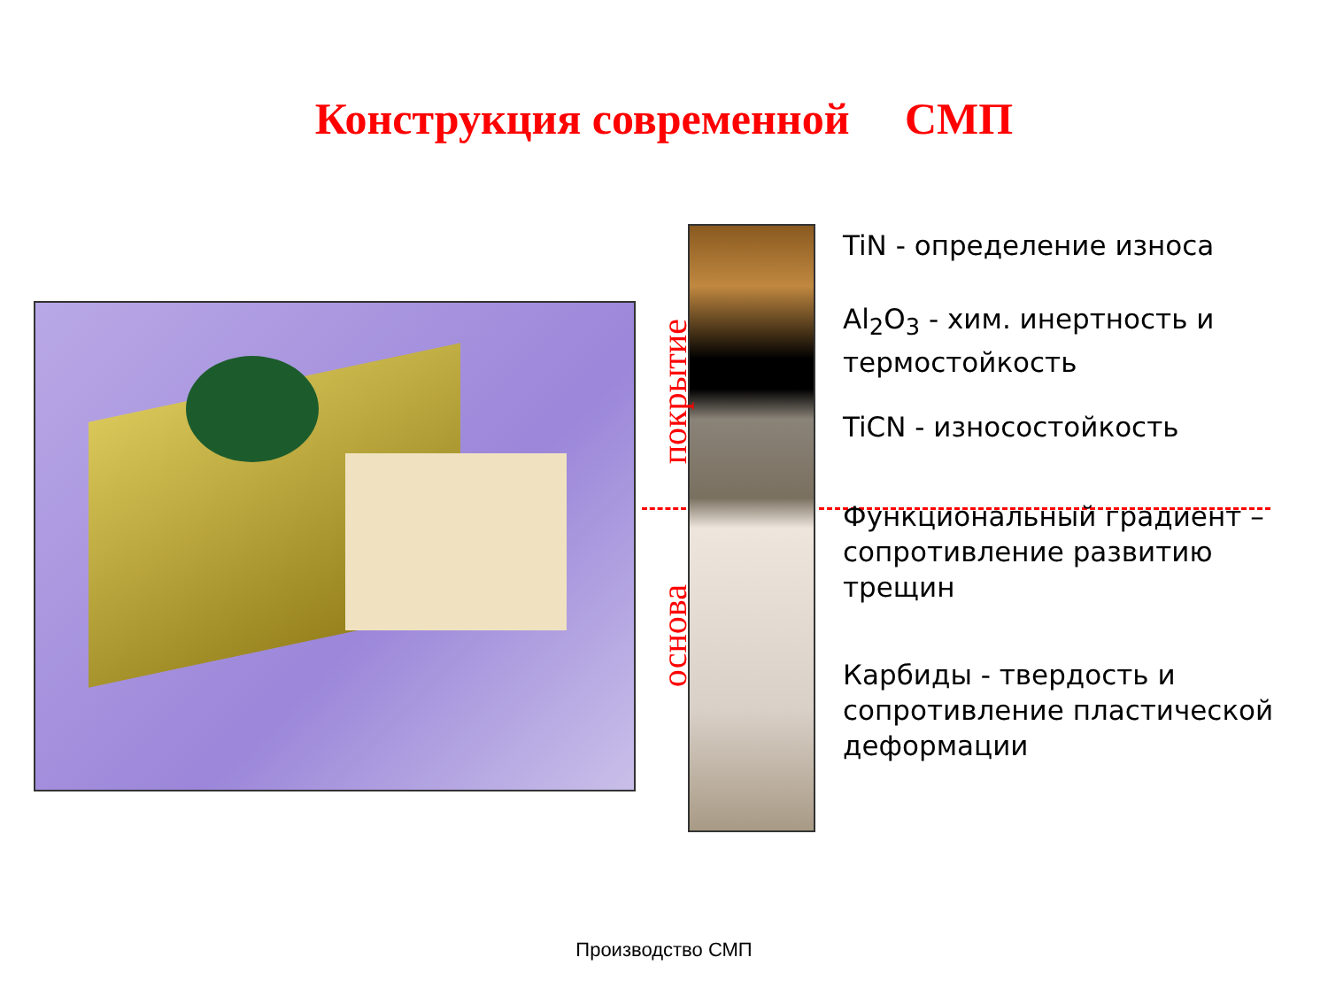Конструкция современной СМП
покрытие
основа
TiN - определение износа
Al<sub>2</sub>O<sub>3</sub> - хим. инертность и термостойкость
TiCN - износостойкость
Функциональный градиент – сопротивление развитию трещин
Карбиды - твердость и сопротивление пластической деформации
Производство СМП